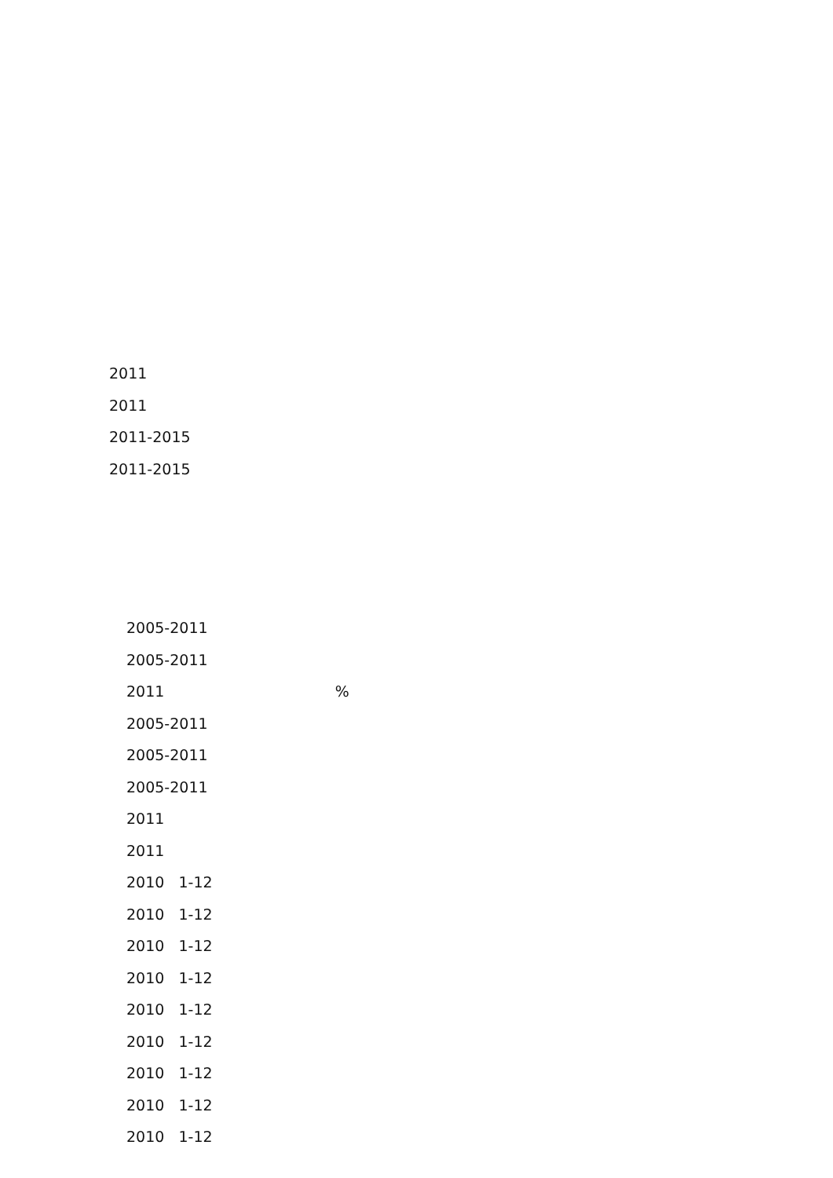2011
2011
2011-2015
2011-2015
2005-2011
2005-2011
2011 %
2005-2011
2005-2011
2005-2011
2011
2011
2010 1-12
2010 1-12
2010 1-12
2010 1-12
2010 1-12
2010 1-12
2010 1-12
2010 1-12
2010 1-12